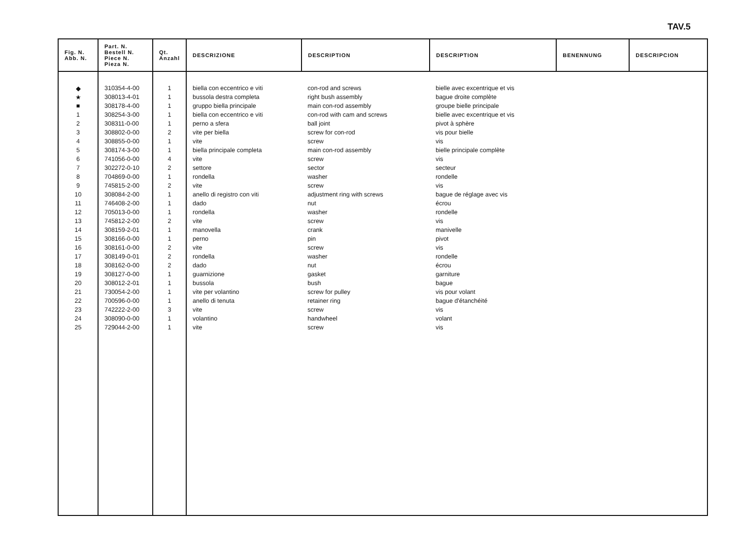TAV.5
| Fig. N. Abb. N. | Part. N. Bestell N. Piece N. Pieza N. | Qt. Anzahl | DESCRIZIONE | DESCRIPTION | DESCRIPTION | BENENNUNG | DESCRIPCION |
| --- | --- | --- | --- | --- | --- | --- | --- |
| ◆ | 310354-4-00 | 1 | biella con eccentrico e viti | con-rod and screws | bielle avec excentrique et vis | | |
| ★ | 308013-4-01 | 1 | bussola destra completa | right bush assembly | bague droite complète | | |
| ■ | 308178-4-00 | 1 | gruppo biella principale | main con-rod assembly | groupe bielle principale | | |
| 1 | 308254-3-00 | 1 | biella con eccentrico e viti | con-rod with cam and screws | bielle avec excentrique et vis | | |
| 2 | 308311-0-00 | 1 | perno a sfera | ball joint | pivot à sphère | | |
| 3 | 308802-0-00 | 2 | vite per biella | screw for con-rod | vis pour bielle | | |
| 4 | 308855-0-00 | 1 | vite | screw | vis | | |
| 5 | 308174-3-00 | 1 | biella principale completa | main con-rod assembly | bielle principale complète | | |
| 6 | 741056-0-00 | 4 | vite | screw | vis | | |
| 7 | 302272-0-10 | 2 | settore | sector | secteur | | |
| 8 | 704869-0-00 | 1 | rondella | washer | rondelle | | |
| 9 | 745815-2-00 | 2 | vite | screw | vis | | |
| 10 | 308084-2-00 | 1 | anello di registro con viti | adjustment ring with screws | bague de réglage avec vis | | |
| 11 | 746408-2-00 | 1 | dado | nut | écrou | | |
| 12 | 705013-0-00 | 1 | rondella | washer | rondelle | | |
| 13 | 745812-2-00 | 2 | vite | screw | vis | | |
| 14 | 308159-2-01 | 1 | manovella | crank | manivelle | | |
| 15 | 308166-0-00 | 1 | perno | pin | pivot | | |
| 16 | 308161-0-00 | 2 | vite | screw | vis | | |
| 17 | 308149-0-01 | 2 | rondella | washer | rondelle | | |
| 18 | 308162-0-00 | 2 | dado | nut | écrou | | |
| 19 | 308127-0-00 | 1 | guarnizione | gasket | garniture | | |
| 20 | 308012-2-01 | 1 | bussola | bush | bague | | |
| 21 | 730054-2-00 | 1 | vite per volantino | screw for pulley | vis pour volant | | |
| 22 | 700596-0-00 | 1 | anello di tenuta | retainer ring | bague d'étanchéité | | |
| 23 | 742222-2-00 | 3 | vite | screw | vis | | |
| 24 | 308090-0-00 | 1 | volantino | handwheel | volant | | |
| 25 | 729044-2-00 | 1 | vite | screw | vis | | |